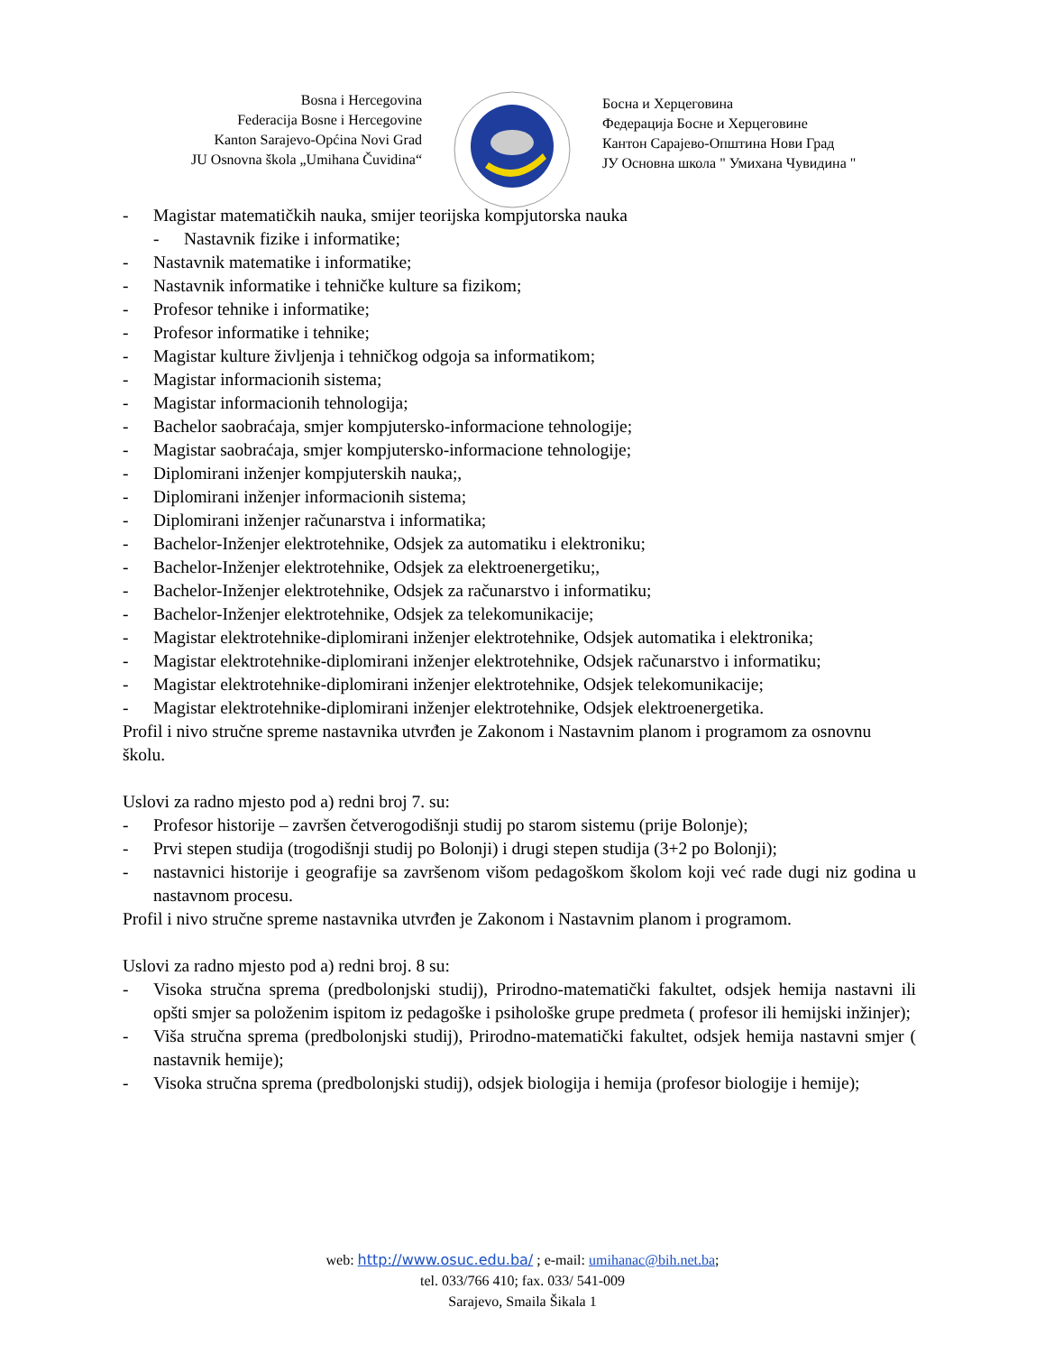Bosna i Hercegovina
Federacija Bosne i Hercegovine
Kanton Sarajevo-Općina Novi Grad
JU Osnovna škola „Umihana Čuvidina“
Босна и Херцеговина
Федерација Босне и Херцеговине
Кантон Сарајево-Општина Нови Град
ЈУ Основна школа " Умихана Чувидина "
- Magistar matematičkih nauka, smijer teorijska kompjutorska nauka
- Nastavnik fizike i informatike;
- Nastavnik matematike i informatike;
- Nastavnik informatike i tehničke kulture sa fizikom;
- Profesor tehnike i informatike;
- Profesor informatike i tehnike;
- Magistar kulture življenja i tehničkog odgoja sa informatikom;
- Magistar informacionih sistema;
- Magistar informacionih tehnologija;
- Bachelor saobraćaja, smjer kompjutersko-informacione tehnologije;
- Magistar saobraćaja, smjer kompjutersko-informacione tehnologije;
- Diplomirani inženjer kompjuterskih nauka;,
- Diplomirani inženjer informacionih sistema;
- Diplomirani inženjer računarstva i informatika;
- Bachelor-Inženjer elektrotehnike, Odsjek za automatiku i elektroniku;
- Bachelor-Inženjer elektrotehnike, Odsjek za elektroenergetiku;,
- Bachelor-Inženjer elektrotehnike, Odsjek za računarstvo i informatiku;
- Bachelor-Inženjer elektrotehnike, Odsjek za telekomunikacije;
- Magistar elektrotehnike-diplomirani inženjer elektrotehnike, Odsjek automatika i elektronika;
- Magistar elektrotehnike-diplomirani inženjer elektrotehnike, Odsjek računarstvo i informatiku;
- Magistar elektrotehnike-diplomirani inženjer elektrotehnike, Odsjek telekomunikacije;
- Magistar elektrotehnike-diplomirani inženjer elektrotehnike, Odsjek elektroenergetika.
Profil i nivo stručne spreme nastavnika utvrđen je Zakonom i Nastavnim planom i programom za osnovnu školu.
Uslovi za radno mjesto pod a) redni broj 7. su:
- Profesor historije – završen četverogodišnji studij po starom sistemu (prije Bolonje);
- Prvi stepen studija (trogodišnji studij po Bolonji) i drugi stepen studija (3+2 po Bolonji);
- nastavnici historije i geografije sa završenom višom pedagoškom školom koji već rade dugi niz godina u nastavnom procesu.
Profil i nivo stručne spreme nastavnika utvrđen je Zakonom i Nastavnim planom i programom.
Uslovi za radno mjesto pod a) redni broj. 8 su:
- Visoka stručna sprema (predbolonjski studij), Prirodno-matematički fakultet, odsjek hemija nastavni ili opšti smjer sa položenim ispitom iz pedagoške i psihološke grupe predmeta ( profesor ili hemijski inžinjer);
- Viša stručna sprema (predbolonjski studij), Prirodno-matematički fakultet, odsjek hemija nastavni smjer ( nastavnik hemije);
- Visoka stručna sprema (predbolonjski studij), odsjek biologija i hemija (profesor biologije i hemije);
web: http://www.osuc.edu.ba/ ; e-mail: umihanac@bih.net.ba;
tel. 033/766 410; fax. 033/ 541-009
Sarajevo, Smaila Šikala 1